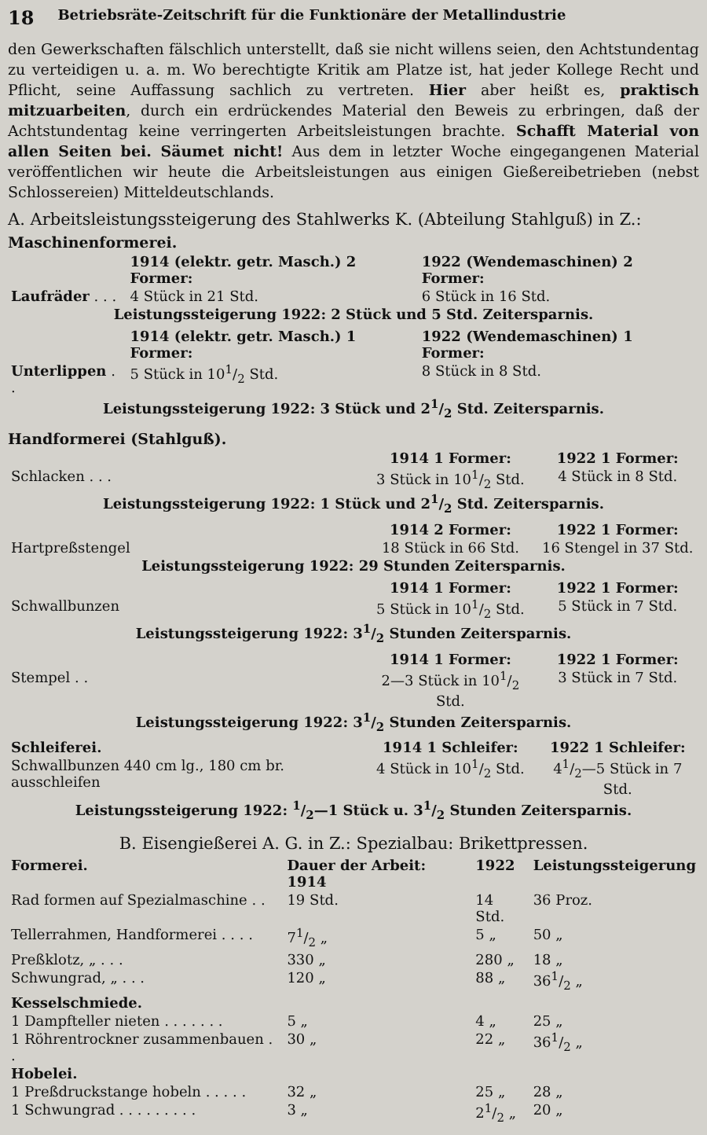18 Betriebsräte-Zeitschrift für die Funktionäre der Metallindustrie
den Gewerkschaften fälschlich unterstellt, daß sie nicht willens seien, den Achtstundentag zu verteidigen u. a. m. Wo berechtigte Kritik am Platze ist, hat jeder Kollege Recht und Pflicht, seine Auffassung sachlich zu vertreten. Hier aber heißt es, praktisch mitzuarbeiten, durch ein erdrückendes Material den Beweis zu erbringen, daß der Achtstundentag keine verringerten Arbeitsleistungen brachte. Schafft Material von allen Seiten bei. Säumet nicht! Aus dem in letzter Woche eingegangenen Material veröffentlichen wir heute die Arbeitsleistungen aus einigen Gießereibetrieben (nebst Schlossereien) Mitteldeutschlands.
A. Arbeitsleistungssteigerung des Stahlwerks K. (Abteilung Stahlguß) in Z.:
Maschinenformerei.
| | 1914 (elektr. getr. Masch.) 2 Former: | 1922 (Wendemaschinen) 2 Former: |
| --- | --- | --- |
| Laufräder . . . | 4 Stück in 21 Std. | 6 Stück in 16 Std. |
| Leistungssteigerung 1922: 2 Stück und 5 Std. Zeitersparnis. | | |
| | 1914 (elektr. getr. Masch.) 1 Former: | 1922 (Wendemaschinen) 1 Former: |
| Unterlippen . . | 5 Stück in 101/2 Std. | 8 Stück in 8 Std. |
| Leistungssteigerung 1922: 3 Stück und 21/2 Std. Zeitersparnis. | | |
Handformerei (Stahlguß).
| | 1914 1 Former: | 1922 1 Former: |
| --- | --- | --- |
| Schlacken . . . | 3 Stück in 101/2 Std. | 4 Stück in 8 Std. |
| Leistungssteigerung 1922: 1 Stück und 21/2 Std. Zeitersparnis. | | |
| | 1914 2 Former: | 1922 1 Former: |
| Hartpreßstengel | 18 Stück in 66 Std. | 16 Stengel in 37 Std. |
| Leistungssteigerung 1922: 29 Stunden Zeitersparnis. | | |
| | 1914 1 Former: | 1922 1 Former: |
| Schwallbunzen | 5 Stück in 101/2 Std. | 5 Stück in 7 Std. |
| Leistungssteigerung 1922: 31/2 Stunden Zeitersparnis. | | |
| | 1914 1 Former: | 1922 1 Former: |
| Stempel . . | 2—3 Stück in 101/2 Std. | 3 Stück in 7 Std. |
| Leistungssteigerung 1922: 31/2 Stunden Zeitersparnis. | | |
| Schleiferei. | 1914 1 Schleifer: | 1922 1 Schleifer: |
| Schwallbunzen 440 cm lg., 180 cm br. ausschleifen | 4 Stück in 101/2 Std. | 41/2—5 Stück in 7 Std. |
| Leistungssteigerung 1922: 1/2—1 Stück u. 31/2 Stunden Zeitersparnis. | | |
B. Eisengießerei A. G. in Z.: Spezialbau: Brikettpressen.
| Formerei. | Dauer der Arbeit: 1914 | 1922 | Leistungssteigerung |
| --- | --- | --- | --- |
| Rad formen auf Spezialmaschine . . | 19 Std. | 14 Std. | 36 Proz. |
| Tellerrahmen, Handformerei . . . . | 71/2 „ | 5 „ | 50 „ |
| Preßklotz, „ . . . | 330 „ | 280 „ | 18 „ |
| Schwungrad, „ . . . | 120 „ | 88 „ | 361/2 „ |
| Kesselschmiede. | | | |
| 1 Dampfteller nieten . . . . . . . | 5 „ | 4 „ | 25 „ |
| 1 Röhrentrockner zusammenbauen . . | 30 „ | 22 „ | 361/2 „ |
| Hobelei. | | | |
| 1 Preßdruckstange hobeln . . . . . | 32 „ | 25 „ | 28 „ |
| 1 Schwungrad . . . . . . . . . | 3 „ | 21/2 „ | 20 „ |